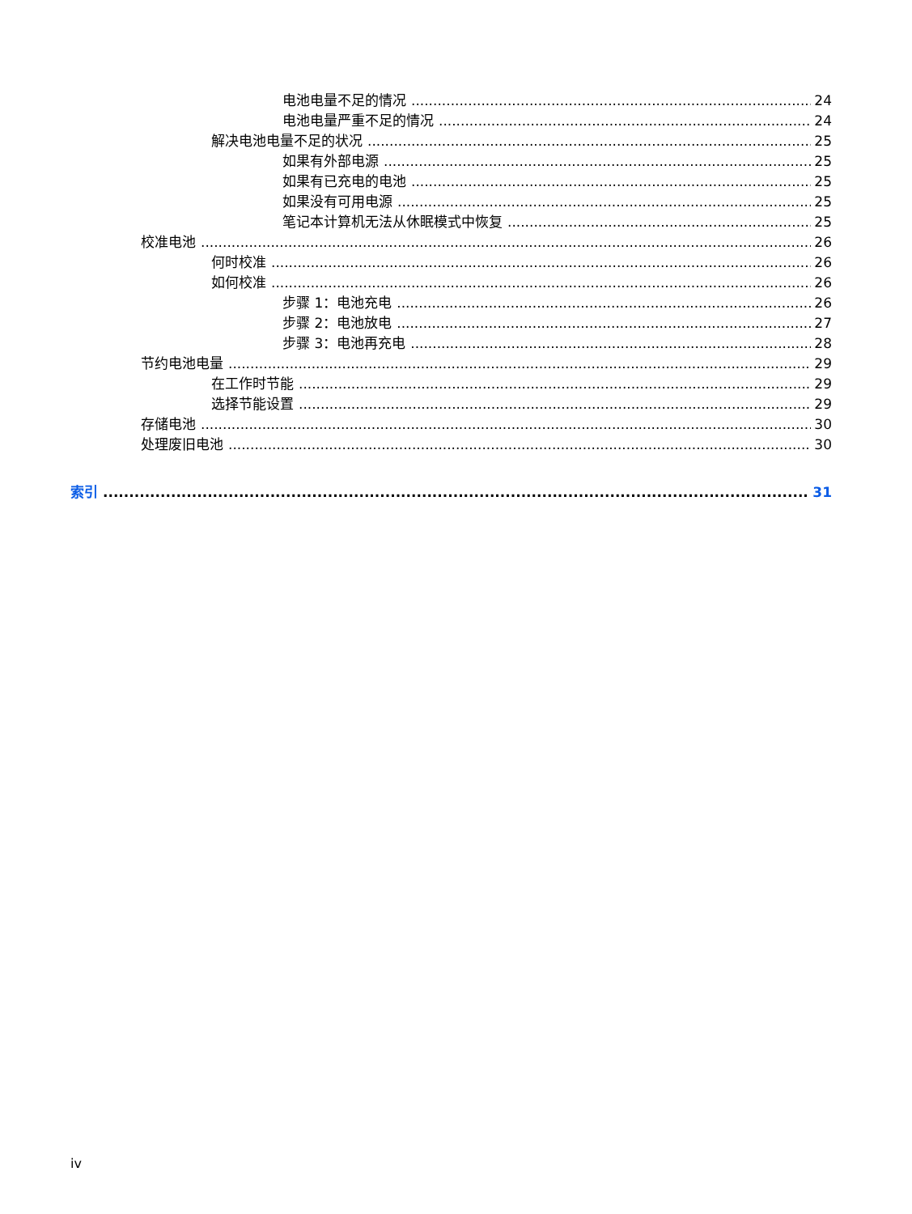电池电量不足的情况 24
电池电量严重不足的情况 24
解决电池电量不足的状况 25
如果有外部电源 25
如果有已充电的电池 25
如果没有可用电源 25
笔记本计算机无法从休眠模式中恢复 25
校准电池 26
何时校准 26
如何校准 26
步骤 1：电池充电 26
步骤 2：电池放电 27
步骤 3：电池再充电 28
节约电池电量 29
在工作时节能 29
选择节能设置 29
存储电池 30
处理废旧电池 30
索引 31
iv